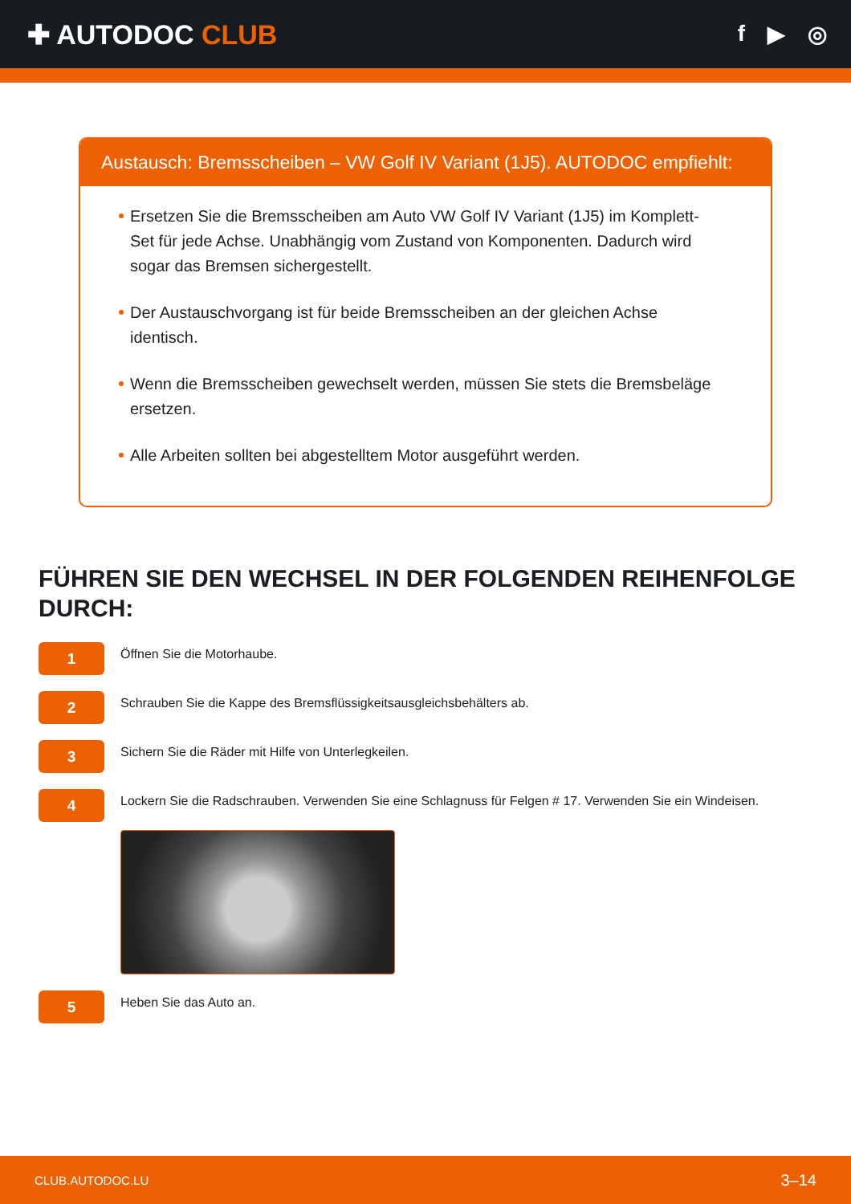✚ AUTODOC CLUB
f ▶ ◎
Austausch: Bremsscheiben – VW Golf IV Variant (1J5). AUTODOC empfiehlt:
Ersetzen Sie die Bremsscheiben am Auto VW Golf IV Variant (1J5) im Komplett-Set für jede Achse. Unabhängig vom Zustand von Komponenten. Dadurch wird sogar das Bremsen sichergestellt.
Der Austauschvorgang ist für beide Bremsscheiben an der gleichen Achse identisch.
Wenn die Bremsscheiben gewechselt werden, müssen Sie stets die Bremsbeläge ersetzen.
Alle Arbeiten sollten bei abgestelltem Motor ausgeführt werden.
FÜHREN SIE DEN WECHSEL IN DER FOLGENDEN REIHENFOLGE DURCH:
1
Öffnen Sie die Motorhaube.
2
Schrauben Sie die Kappe des Bremsflüssigkeitsausgleichsbehälters ab.
3
Sichern Sie die Räder mit Hilfe von Unterlegkeilen.
4
Lockern Sie die Radschrauben. Verwenden Sie eine Schlagnuss für Felgen # 17. Verwenden Sie ein Windeisen.
5
Heben Sie das Auto an.
CLUB.AUTODOC.LU 3–14